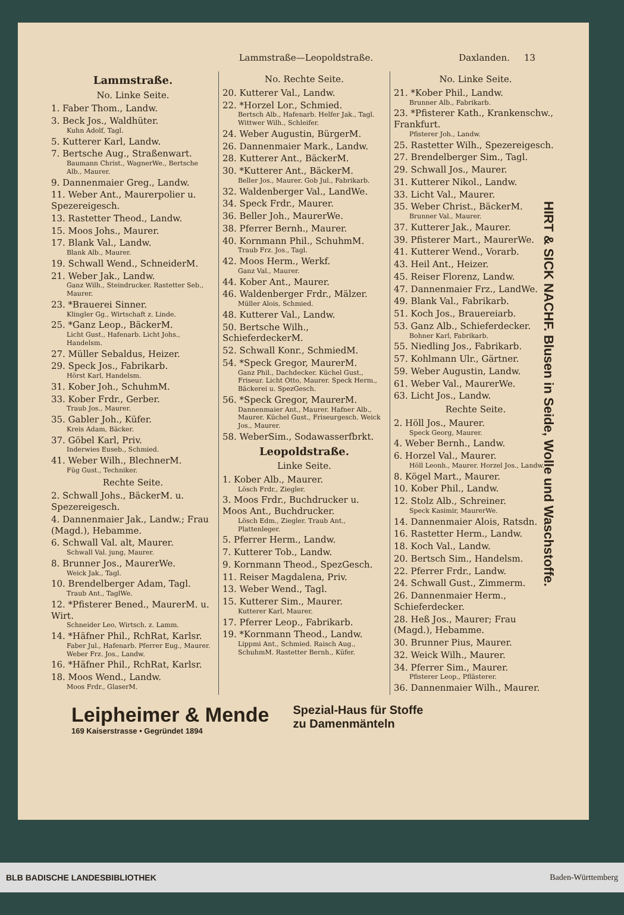Lammstraße—Leopoldstraße. Daxlanden. 13
Lammstraße.
No. Linke Seite.
1. Faber Thom., Landw.
3. Beck Jos., Waldhüter.
Kuhn Adolf, Tagl.
5. Kutterer Karl, Landw.
7. Bertsche Aug., Straßenwart.
Baumann Christ., WagnerWe., Bertsche Alb., Maurer.
9. Dannenmaier Greg., Landw.
11. Weber Ant., Maurerpolier u. Spezereigesch.
13. Rastetter Theod., Landw.
15. Moos Johs., Maurer.
17. Blank Val., Landw.
Blank Alb., Maurer.
19. Schwall Wend., SchneiderM.
21. Weber Jak., Landw.
Ganz Wilh., Steindrucker. Rastetter Seb., Maurer.
23. *Brauerei Sinner.
Klingler Gg., Wirtschaft z. Linde.
25. *Ganz Leop., BäckerM.
Licht Gust., Hafenarb. Licht Johs., Handelsm.
27. Müller Sebaldus, Heizer.
29. Speck Jos., Fabrikarb.
Hörst Karl, Handelsm.
31. Kober Joh., SchuhmM.
33. Kober Frdr., Gerber.
Traub Jos., Maurer.
35. Gabler Joh., Küfer.
Kreis Adam, Bäcker.
37. Göbel Karl, Priv.
Inderwies Euseb., Schmied.
41. Weber Wilh., BlechnerM.
Füg Gust., Techniker.
Rechte Seite.
2. Schwall Johs., BäckerM. u. Spezereigesch.
4. Dannenmaier Jak., Landw.; Frau (Magd.), Hebamme.
6. Schwall Val. alt, Maurer.
Schwall Val. jung, Maurer.
8. Brunner Jos., MaurerWe.
Weick Jak., Tagl.
10. Brendelberger Adam, Tagl.
Traub Ant., TaglWe.
12. *Pfisterer Bened., MaurerM. u. Wirt.
Schneider Leo, Wirtsch. z. Lamm.
14. *Häfner Phil., RchRat, Karlsr.
Faber Jul., Hafenarb. Pferrer Eug., Maurer. Weber Frz. Jos., Landw.
16. *Häfner Phil., RchRat, Karlsr.
18. Moos Wend., Landw.
Moos Frdr., GlaserM.
No. Rechte Seite.
20. Kutterer Val., Landw.
22. *Horzel Lor., Schmied.
Bertsch Alb., Hafenarb. Helfer Jak., Tagl. Wittwer Wilh., Schleifer.
24. Weber Augustin, BürgerM.
26. Dannenmaier Mark., Landw.
28. Kutterer Ant., BäckerM.
30. *Kutterer Ant., BäckerM.
Beller Jos., Maurer. Gob Jul., Fabrikarb.
32. Waldenberger Val., LandWe.
34. Speck Frdr., Maurer.
36. Beller Joh., MaurerWe.
38. Pferrer Bernh., Maurer.
40. Kornmann Phil., SchuhmM.
Traub Frz. Jos., Tagl.
42. Moos Herm., Werkf.
Ganz Val., Maurer.
44. Kober Ant., Maurer.
46. Waldenberger Frdr., Mälzer.
Müller Alois, Schmied.
48. Kutterer Val., Landw.
50. Bertsche Wilh., SchieferdeckerM.
52. Schwall Konr., SchmiedM.
54. *Speck Gregor, MaurerM.
Ganz Phil., Dachdecker. Küchel Gust., Friseur. Licht Otto, Maurer. Speck Herm., Bäckerei u. SpezGesch.
56. *Speck Gregor, MaurerM.
Dannenmaier Ant., Maurer. Hafner Alb., Maurer. Küchel Gust., Friseurgesch. Weick Jos., Maurer.
58. WeberSim., Sodawasserfbrkt.
Leopoldstraße.
Linke Seite.
1. Kober Alb., Maurer.
Lösch Frdr., Ziegler.
3. Moos Frdr., Buchdrucker u. Moos Ant., Buchdrucker.
Lösch Edm., Ziegler. Traub Ant., Plattenleger.
5. Pferrer Herm., Landw.
7. Kutterer Tob., Landw.
9. Kornmann Theod., SpezGesch.
11. Reiser Magdalena, Priv.
13. Weber Wend., Tagl.
15. Kutterer Sim., Maurer.
Kutterer Karl, Maurer.
17. Pferrer Leop., Fabrikarb.
19. *Kornmann Theod., Landw.
Lippmi Ant., Schmied. Raisch Aug., SchuhmM. Rastetter Bernh., Küfer.
No. Linke Seite.
21. *Kober Phil., Landw.
Brunner Alb., Fabrikarb.
23. *Pfisterer Kath., Krankenschw., Frankfurt.
Pfisterer Joh., Landw.
25. Rastetter Wilh., Spezereigesch.
27. Brendelberger Sim., Tagl.
29. Schwall Jos., Maurer.
31. Kutterer Nikol., Landw.
33. Licht Val., Maurer.
35. Weber Christ., BäckerM.
Brunner Val., Maurer.
37. Kutterer Jak., Maurer.
39. Pfisterer Mart., MaurerWe.
41. Kutterer Wend., Vorarb.
43. Heil Ant., Heizer.
45. Reiser Florenz, Landw.
47. Dannenmaier Frz., LandWe.
49. Blank Val., Fabrikarb.
51. Koch Jos., Brauereiarb.
53. Ganz Alb., Schieferdecker.
Bohner Karl, Fabrikarb.
55. Niedling Jos., Fabrikarb.
57. Kohlmann Ulr., Gärtner.
59. Weber Augustin, Landw.
61. Weber Val., MaurerWe.
63. Licht Jos., Landw.
Rechte Seite.
2. Höll Jos., Maurer.
Speck Georg, Maurer.
4. Weber Bernh., Landw.
6. Horzel Val., Maurer.
Höll Leonh., Maurer. Horzel Jos., Landw.
8. Kögel Mart., Maurer.
10. Kober Phil., Landw.
12. Stolz Alb., Schreiner.
Speck Kasimir, MaurerWe.
14. Dannenmaier Alois, Ratsdn.
16. Rastetter Herm., Landw.
18. Koch Val., Landw.
20. Bertsch Sim., Handelsm.
22. Pferrer Frdr., Landw.
24. Schwall Gust., Zimmerm.
26. Dannenmaier Herm., Schieferdecker.
28. Heß Jos., Maurer; Frau (Magd.), Hebamme.
30. Brunner Pius, Maurer.
32. Weick Wilh., Maurer.
34. Pferrer Sim., Maurer.
Pfisterer Leop., Pflästerer.
36. Dannenmaier Wilh., Maurer.
HIRT & SICK NACHF. Blusen in Seide, Wolle und Waschstoffe.
Leipheimer & Mende
169 Kaiserstrasse • Gegründet 1894
Spezial-Haus für Stoffe
zu Damenmänteln
BLB BADISCHE LANDESBIBLIOTHEK Baden-Württemberg